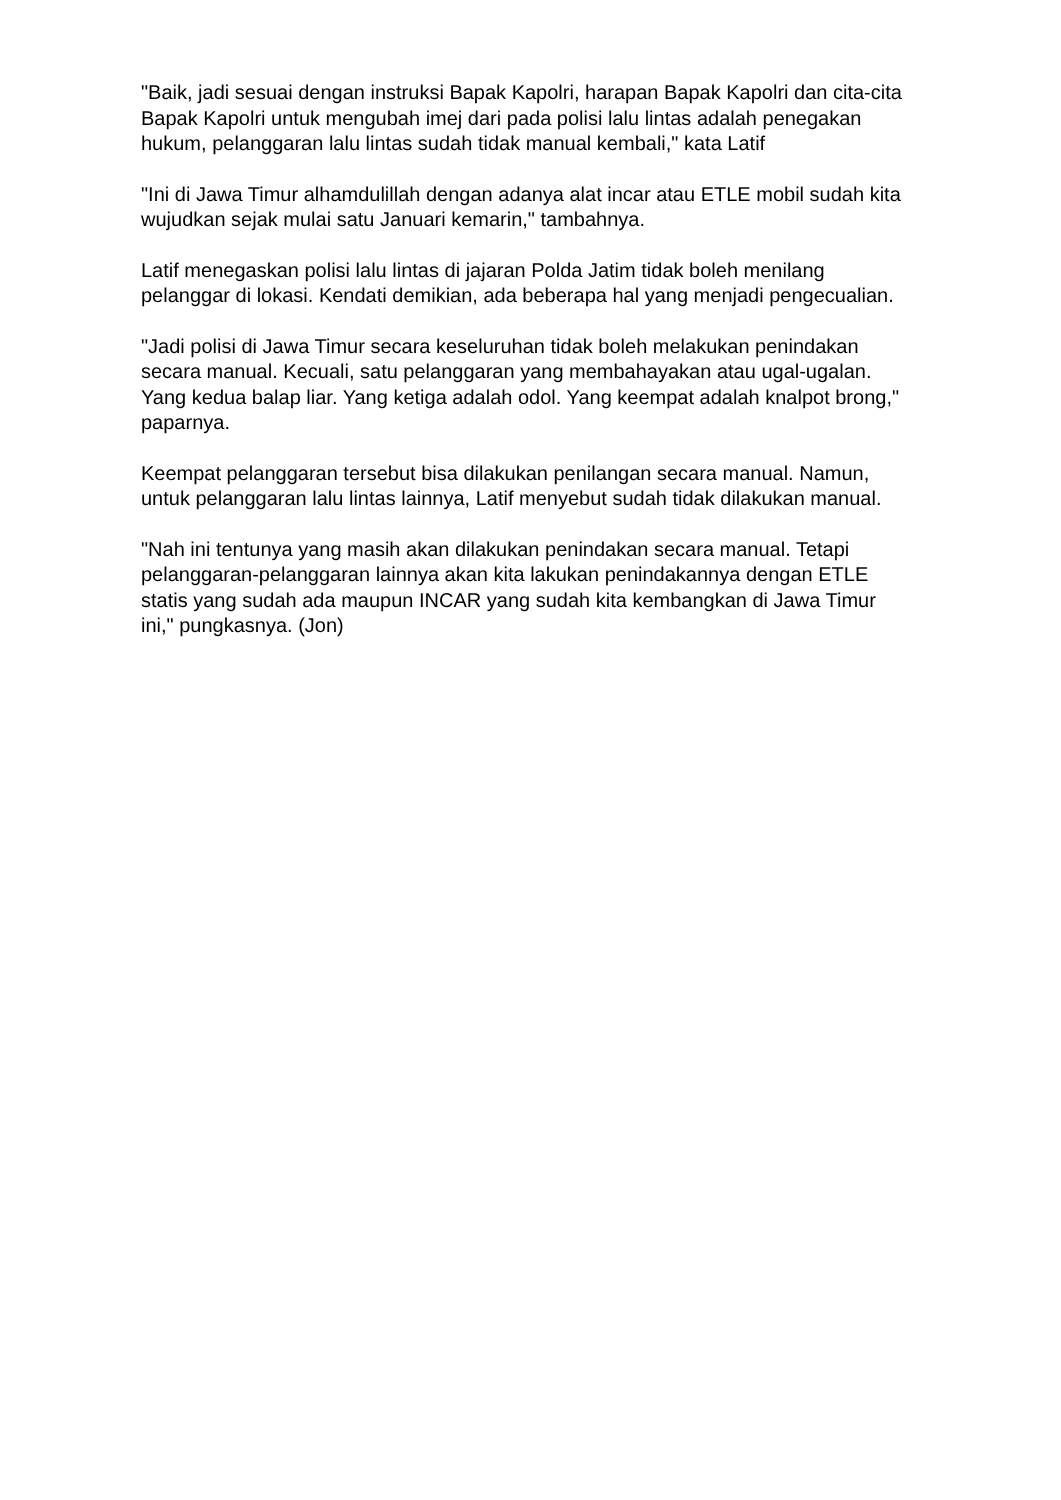"Baik, jadi sesuai dengan instruksi Bapak Kapolri, harapan Bapak Kapolri dan cita-cita Bapak Kapolri untuk mengubah imej dari pada polisi lalu lintas adalah penegakan hukum, pelanggaran lalu lintas sudah tidak manual kembali," kata Latif
"Ini di Jawa Timur alhamdulillah dengan adanya alat incar atau ETLE mobil sudah kita wujudkan sejak mulai satu Januari kemarin," tambahnya.
Latif menegaskan polisi lalu lintas di jajaran Polda Jatim tidak boleh menilang pelanggar di lokasi. Kendati demikian, ada beberapa hal yang menjadi pengecualian.
"Jadi polisi di Jawa Timur secara keseluruhan tidak boleh melakukan penindakan secara manual. Kecuali, satu pelanggaran yang membahayakan atau ugal-ugalan. Yang kedua balap liar. Yang ketiga adalah odol. Yang keempat adalah knalpot brong," paparnya.
Keempat pelanggaran tersebut bisa dilakukan penilangan secara manual. Namun, untuk pelanggaran lalu lintas lainnya, Latif menyebut sudah tidak dilakukan manual.
"Nah ini tentunya yang masih akan dilakukan penindakan secara manual. Tetapi pelanggaran-pelanggaran lainnya akan kita lakukan penindakannya dengan ETLE statis yang sudah ada maupun INCAR yang sudah kita kembangkan di Jawa Timur ini," pungkasnya. (Jon)